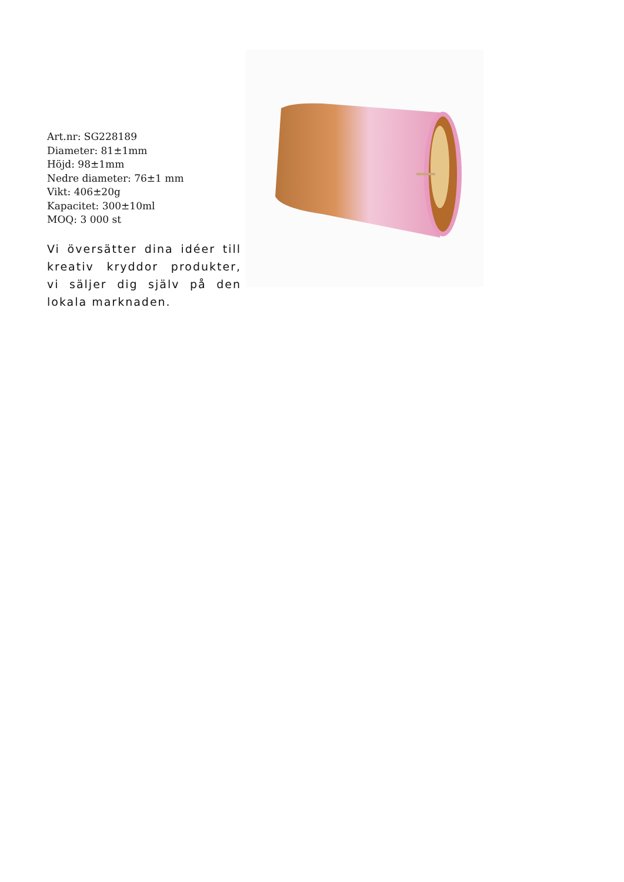Art.nr: SG228189
Diameter: 81±1mm
Höjd: 98±1mm
Nedre diameter: 76±1 mm
Vikt: 406±20g
Kapacitet: 300±10ml
MOQ: 3 000 st
Vi översätter dina idéer till kreativ kryddor produkter, vi säljer dig själv på den lokala marknaden.